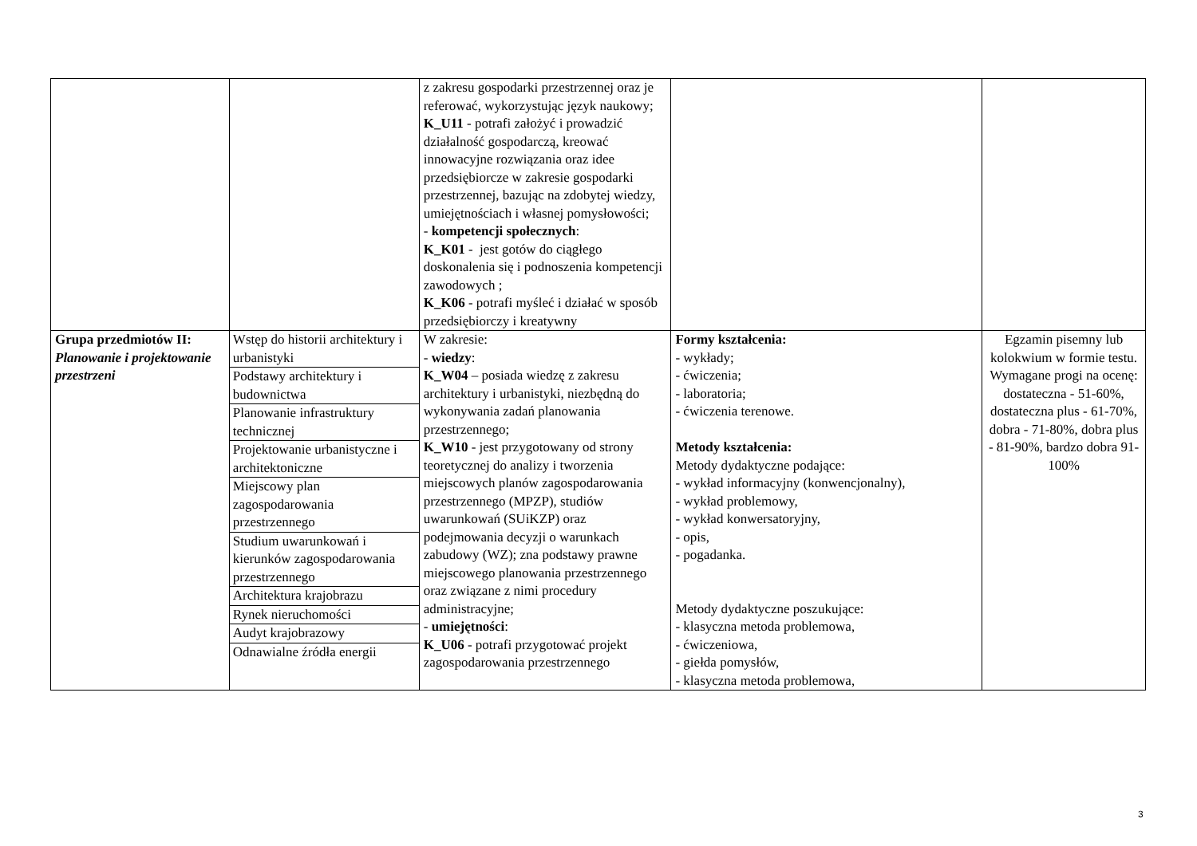| | | z zakresu gospodarki przestrzennej oraz je referować, wykorzystując język naukowy; K_U11 - potrafi założyć i prowadzić działalność gospodarczą, kreować innowacyjne rozwiązania oraz idee przedsiębiorcze w zakresie gospodarki przestrzennej, bazując na zdobytej wiedzy, umiejętnościach i własnej pomysłowości; - kompetencji społecznych : K_K01 - jest gotów do ciągłego doskonalenia się i podnoszenia kompetencji zawodowych ; K_K06 - potrafi myśleć i działać w sposób przedsiębiorczy i kreatywny | | |
| Grupa przedmiotów II: Planowanie i projektowanie przestrzeni | / Wstęp do historii architektury i urbanistyki / / Podstawy architektury i budownictwa / / Planowanie infrastruktury technicznej / / Projektowanie urbanistyczne i architektoniczne / / Miejscowy plan zagospodarowania przestrzennego / / Studium uwarunkowań i kierunków zagospodarowania przestrzennego / / Architektura krajobrazu / / Rynek nieruchomości / / Audyt krajobrazowy / / Odnawialne źródła energii / | W zakresie: - wiedzy : K_W04 – posiada wiedzę z zakresu architektury i urbanistyki, niezbędną do wykonywania zadań planowania przestrzennego; K_W10 - jest przygotowany od strony teoretycznej do analizy i tworzenia miejscowych planów zagospodarowania przestrzennego (MPZP), studiów uwarunkowań (SUiKZP) oraz podejmowania decyzji o warunkach zabudowy (WZ); zna podstawy prawne miejscowego planowania przestrzennego oraz związane z nimi procedury administracyjne; - umiejętności : K_U06 - potrafi przygotować projekt zagospodarowania przestrzennego | Formy kształcenia: - wykłady; - ćwiczenia; - laboratoria; - ćwiczenia terenowe. Metody kształcenia: Metody dydaktyczne podające: - wykład informacyjny (konwencjonalny), - wykład problemowy, - wykład konwersatoryjny, - opis, - pogadanka. Metody dydaktyczne poszukujące: - klasyczna metoda problemowa, - ćwiczeniowa, - giełda pomysłów, - klasyczna metoda problemowa, | Egzamin pisemny lub kolokwium w formie testu. Wymagane progi na ocenę: dostateczna - 51-60%, dostateczna plus - 61-70%, dobra - 71-80%, dobra plus - 81-90%, bardzo dobra 91-100% |
3